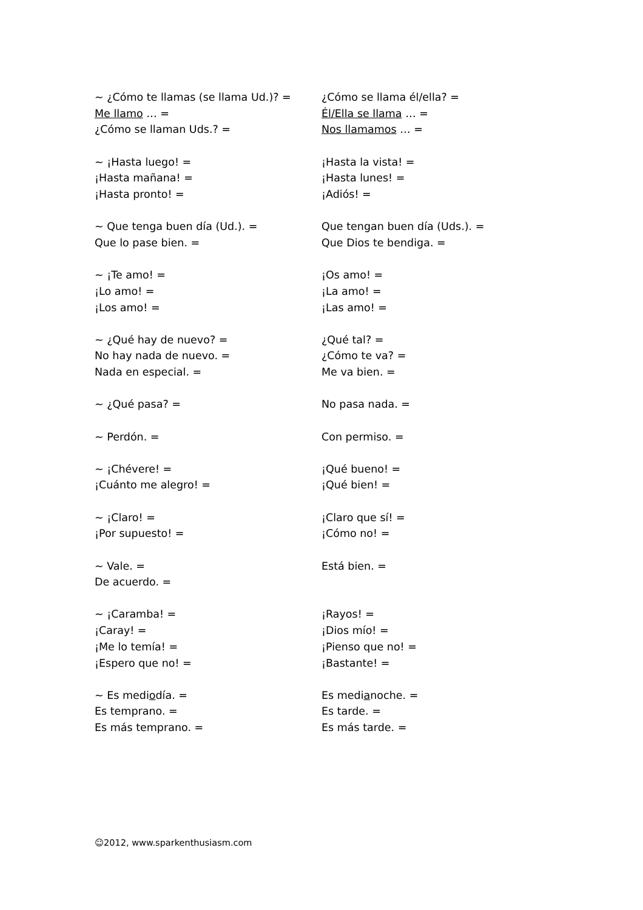~ ¿Cómo te llamas (se llama Ud.)? =
Me llamo … =
¿Cómo se llaman Uds.? =
¿Cómo se llama él/ella? =
Él/Ella se llama … =
Nos llamamos … =
~ ¡Hasta luego! =
¡Hasta mañana! =
¡Hasta pronto! =
¡Hasta la vista! =
¡Hasta lunes! =
¡Adiós! =
~ Que tenga buen día (Ud.). =
Que lo pase bien. =
Que tengan buen día (Uds.). =
Que Dios te bendiga. =
~ ¡Te amo! =
¡Lo amo! =
¡Los amo! =
¡Os amo! =
¡La amo! =
¡Las amo! =
~ ¿Qué hay de nuevo? =
No hay nada de nuevo. =
Nada en especial. =
¿Qué tal? =
¿Cómo te va? =
Me va bien. =
~ ¿Qué pasa? = No pasa nada. =
~ Perdón. = Con permiso. =
~ ¡Chévere! =
¡Cuánto me alegro! =
¡Qué bueno! =
¡Qué bien! =
~ ¡Claro! =
¡Por supuesto! =
¡Claro que sí! =
¡Cómo no! =
~ Vale. =
De acuerdo. =
Está bien. =
~ ¡Caramba! =
¡Caray! =
¡Me lo temía! =
¡Espero que no! =
¡Rayos! =
¡Dios mío! =
¡Pienso que no! =
¡Bastante! =
~ Es mediodía. =
Es temprano. =
Es más temprano. =
Es medianoche. =
Es tarde. =
Es más tarde. =
☺2012, www.sparkenthusiasm.com